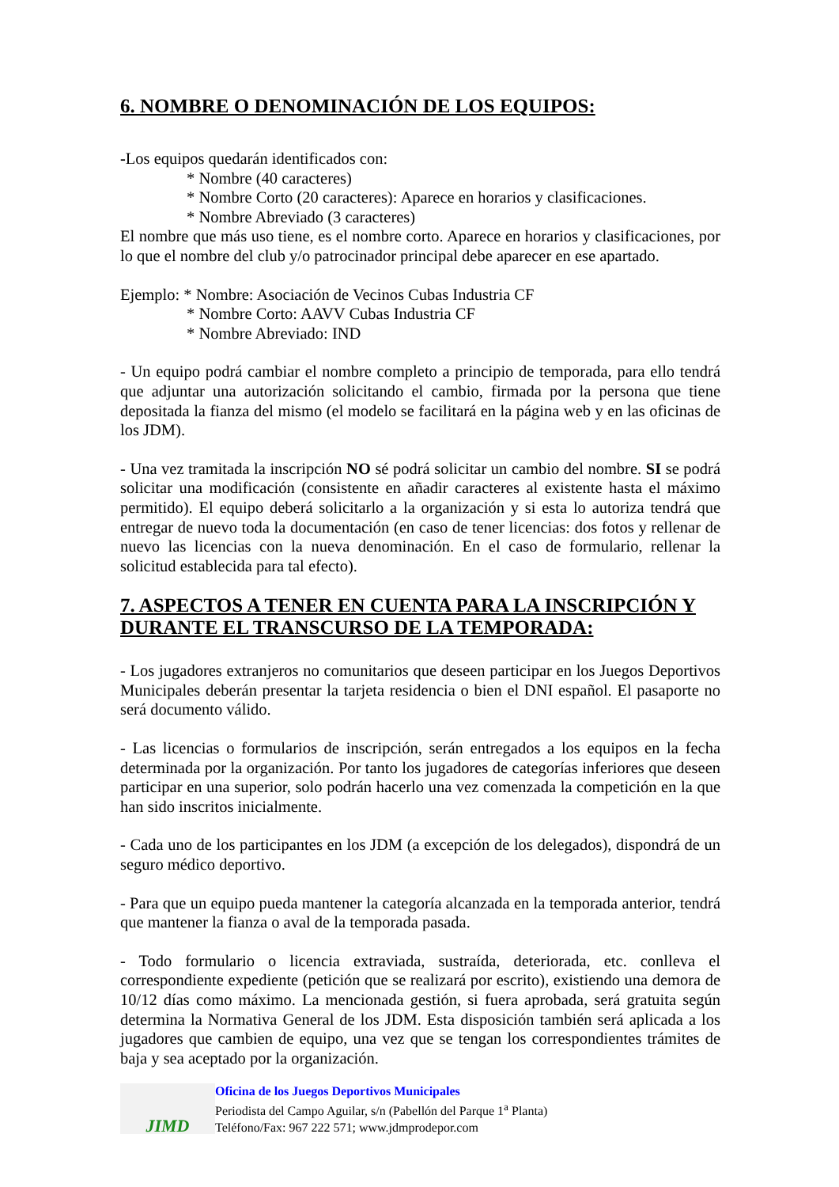6. NOMBRE O DENOMINACIÓN DE LOS EQUIPOS:
-Los equipos quedarán identificados con:
* Nombre (40 caracteres)
* Nombre Corto (20 caracteres): Aparece en horarios y clasificaciones.
* Nombre Abreviado (3 caracteres)
El nombre que más uso tiene, es el nombre corto. Aparece en horarios y clasificaciones, por lo que el nombre del club y/o patrocinador principal debe aparecer en ese apartado.
Ejemplo: * Nombre: Asociación de Vecinos Cubas Industria CF
* Nombre Corto: AAVV Cubas Industria CF
* Nombre Abreviado: IND
- Un equipo podrá cambiar el nombre completo a principio de temporada, para ello tendrá que adjuntar una autorización solicitando el cambio, firmada por la persona que tiene depositada la fianza del mismo (el modelo se facilitará en la página web y en las oficinas de los JDM).
- Una vez tramitada la inscripción NO sé podrá solicitar un cambio del nombre. SI se podrá solicitar una modificación (consistente en añadir caracteres al existente hasta el máximo permitido). El equipo deberá solicitarlo a la organización y si esta lo autoriza tendrá que entregar de nuevo toda la documentación (en caso de tener licencias: dos fotos y rellenar de nuevo las licencias con la nueva denominación. En el caso de formulario, rellenar la solicitud establecida para tal efecto).
7. ASPECTOS A TENER EN CUENTA PARA LA INSCRIPCIÓN Y DURANTE EL TRANSCURSO DE LA TEMPORADA:
- Los jugadores extranjeros no comunitarios que deseen participar en los Juegos Deportivos Municipales deberán presentar la tarjeta residencia o bien el DNI español. El pasaporte no será documento válido.
- Las licencias o formularios de inscripción, serán entregados a los equipos en la fecha determinada por la organización. Por tanto los jugadores de categorías inferiores que deseen participar en una superior, solo podrán hacerlo una vez comenzada la competición en la que han sido inscritos inicialmente.
- Cada uno de los participantes en los JDM (a excepción de los delegados), dispondrá de un seguro médico deportivo.
- Para que un equipo pueda mantener la categoría alcanzada en la temporada anterior, tendrá que mantener la fianza o aval de la temporada pasada.
- Todo formulario o licencia extraviada, sustraída, deteriorada, etc. conlleva el correspondiente expediente (petición que se realizará por escrito), existiendo una demora de 10/12 días como máximo. La mencionada gestión, si fuera aprobada, será gratuita según determina la Normativa General de los JDM. Esta disposición también será aplicada a los jugadores que cambien de equipo, una vez que se tengan los correspondientes trámites de baja y sea aceptado por la organización.
JIMD
Oficina de los Juegos Deportivos Municipales
Periodista del Campo Aguilar, s/n (Pabellón del Parque 1<sup>a</sup> Planta)
Teléfono/Fax: 967 222 571; www.jdmprodepor.com